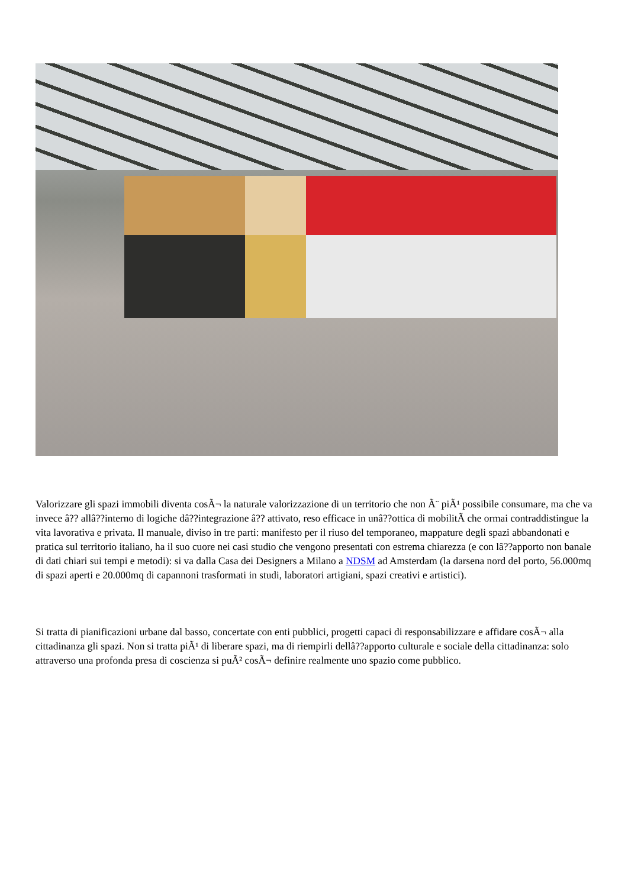Valorizzare gli spazi immobili diventa cosÃ¬ la naturale valorizzazione di un territorio che non Ã¨ piÃ¹ possibile consumare, ma che va invece â?? allâ??interno di logiche dâ??integrazione â?? attivato, reso efficace in unâ??ottica di mobilitÃ che ormai contraddistingue la vita lavorativa e privata. Il manuale, diviso in tre parti: manifesto per il riuso del temporaneo, mappature degli spazi abbandonati e pratica sul territorio italiano, ha il suo cuore nei casi studio che vengono presentati con estrema chiarezza (e con lâ??apporto non banale di dati chiari sui tempi e metodi): si va dalla Casa dei Designers a Milano a NDSM ad Amsterdam (la darsena nord del porto, 56.000mq di spazi aperti e 20.000mq di capannoni trasformati in studi, laboratori artigiani, spazi creativi e artistici).
Si tratta di pianificazioni urbane dal basso, concertate con enti pubblici, progetti capaci di responsabilizzare e affidare cosÃ¬ alla cittadinanza gli spazi. Non si tratta piÃ¹ di liberare spazi, ma di riempirli dellâ??apporto culturale e sociale della cittadinanza: solo attraverso una profonda presa di coscienza si puÃ² cosÃ¬ definire realmente uno spazio come pubblico.